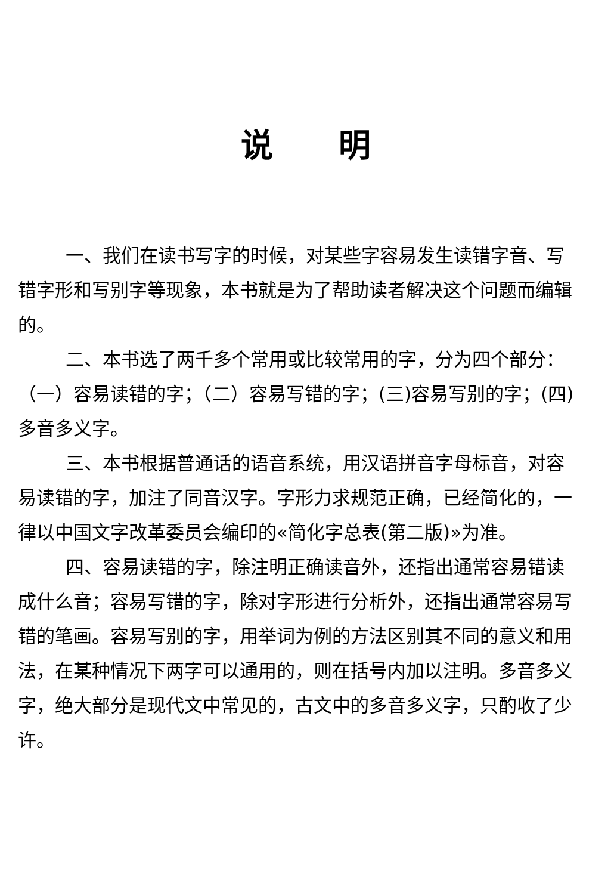说明
一、我们在读书写字的时候，对某些字容易发生读错字音、写错字形和写别字等现象，本书就是为了帮助读者解决这个问题而编辑的。
二、本书选了两千多个常用或比较常用的字，分为四个部分：（一）容易读错的字；（二）容易写错的字；(三)容易写别的字；(四)多音多义字。
三、本书根据普通话的语音系统，用汉语拼音字母标音，对容易读错的字，加注了同音汉字。字形力求规范正确，已经简化的，一律以中国文字改革委员会编印的«简化字总表(第二版)»为准。
四、容易读错的字，除注明正确读音外，还指出通常容易错读成什么音；容易写错的字，除对字形进行分析外，还指出通常容易写错的笔画。容易写别的字，用举词为例的方法区别其不同的意义和用法，在某种情况下两字可以通用的，则在括号内加以注明。多音多义字，绝大部分是现代文中常见的，古文中的多音多义字，只酌收了少许。